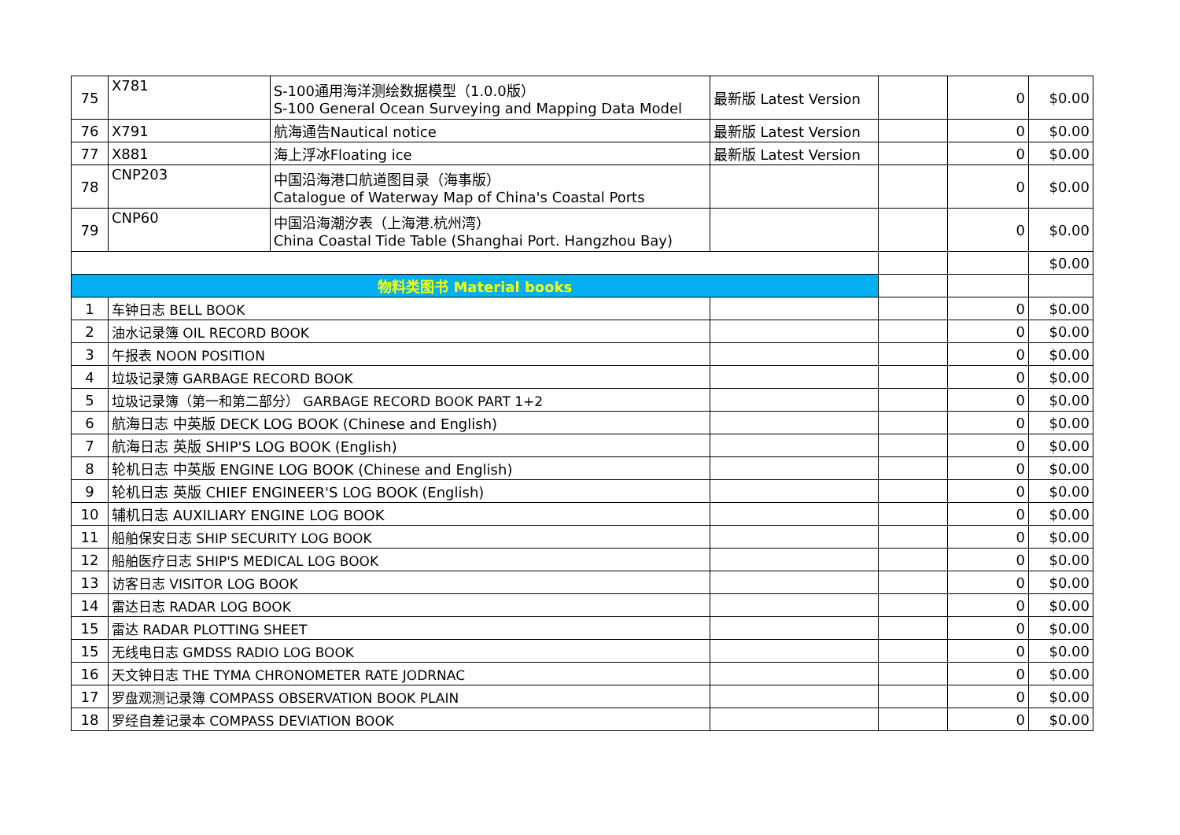| 75 | X781 | S-100通用海洋测绘数据模型（1.0.0版） S-100 General Ocean Surveying and Mapping Data Model | 最新版 Latest Version | | 0 | $0.00 |
| 76 | X791 | 航海通告Nautical notice | 最新版 Latest Version | | 0 | $0.00 |
| 77 | X881 | 海上浮冰Floating ice | 最新版 Latest Version | | 0 | $0.00 |
| 78 | CNP203 | 中国沿海港口航道图目录（海事版） Catalogue of Waterway Map of China's Coastal Ports | | | 0 | $0.00 |
| 79 | CNP60 | 中国沿海潮汐表（上海港.杭州湾） China Coastal Tide Table (Shanghai Port. Hangzhou Bay) | | | 0 | $0.00 |
| | | | | | | $0.00 |
| 物料类图书 Material books | | | | | | |
| 1 | 车钟日志 BELL BOOK | | | | 0 | $0.00 |
| 2 | 油水记录簿 OIL RECORD BOOK | | | | 0 | $0.00 |
| 3 | 午报表 NOON POSITION | | | | 0 | $0.00 |
| 4 | 垃圾记录簿 GARBAGE RECORD BOOK | | | | 0 | $0.00 |
| 5 | 垃圾记录簿（第一和第二部分） GARBAGE RECORD BOOK PART 1+2 | | | | 0 | $0.00 |
| 6 | 航海日志 中英版 DECK LOG BOOK (Chinese and English) | | | | 0 | $0.00 |
| 7 | 航海日志 英版 SHIP'S LOG BOOK (English) | | | | 0 | $0.00 |
| 8 | 轮机日志 中英版 ENGINE LOG BOOK (Chinese and English) | | | | 0 | $0.00 |
| 9 | 轮机日志 英版 CHIEF ENGINEER'S LOG BOOK (English) | | | | 0 | $0.00 |
| 10 | 辅机日志 AUXILIARY ENGINE LOG BOOK | | | | 0 | $0.00 |
| 11 | 船舶保安日志 SHIP SECURITY LOG BOOK | | | | 0 | $0.00 |
| 12 | 船舶医疗日志 SHIP'S MEDICAL LOG BOOK | | | | 0 | $0.00 |
| 13 | 访客日志 VISITOR LOG BOOK | | | | 0 | $0.00 |
| 14 | 雷达日志 RADAR LOG BOOK | | | | 0 | $0.00 |
| 15 | 雷达 RADAR PLOTTING SHEET | | | | 0 | $0.00 |
| 15 | 无线电日志 GMDSS RADIO LOG BOOK | | | | 0 | $0.00 |
| 16 | 天文钟日志 THE TYMA CHRONOMETER RATE JODRNAC | | | | 0 | $0.00 |
| 17 | 罗盘观测记录簿 COMPASS OBSERVATION BOOK PLAIN | | | | 0 | $0.00 |
| 18 | 罗经自差记录本 COMPASS DEVIATION BOOK | | | | 0 | $0.00 |